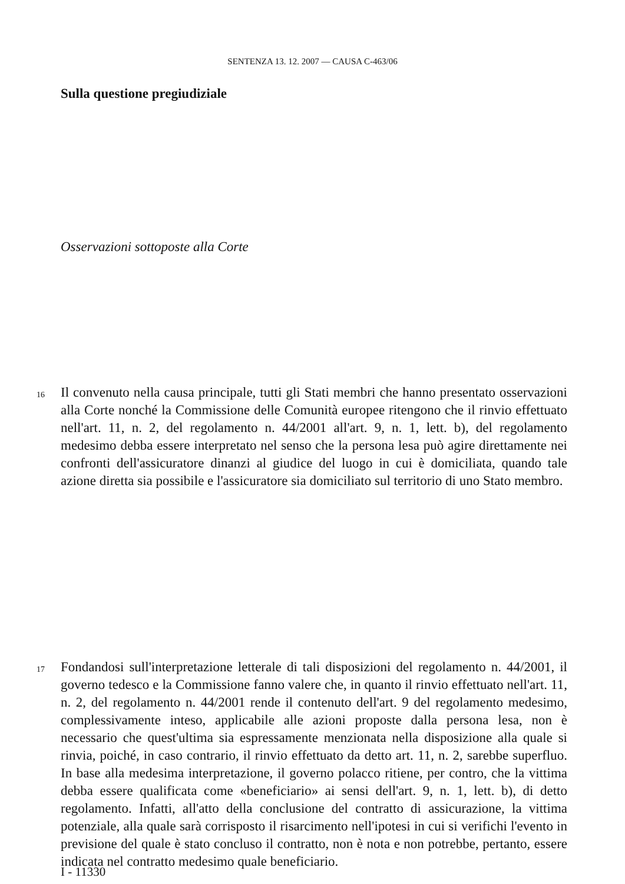SENTENZA 13. 12. 2007 — CAUSA C-463/06
Sulla questione pregiudiziale
Osservazioni sottoposte alla Corte
16 Il convenuto nella causa principale, tutti gli Stati membri che hanno presentato osservazioni alla Corte nonché la Commissione delle Comunità europee ritengono che il rinvio effettuato nell'art. 11, n. 2, del regolamento n. 44/2001 all'art. 9, n. 1, lett. b), del regolamento medesimo debba essere interpretato nel senso che la persona lesa può agire direttamente nei confronti dell'assicuratore dinanzi al giudice del luogo in cui è domiciliata, quando tale azione diretta sia possibile e l'assicuratore sia domiciliato sul territorio di uno Stato membro.
17 Fondandosi sull'interpretazione letterale di tali disposizioni del regolamento n. 44/2001, il governo tedesco e la Commissione fanno valere che, in quanto il rinvio effettuato nell'art. 11, n. 2, del regolamento n. 44/2001 rende il contenuto dell'art. 9 del regolamento medesimo, complessivamente inteso, applicabile alle azioni proposte dalla persona lesa, non è necessario che quest'ultima sia espressamente menzionata nella disposizione alla quale si rinvia, poiché, in caso contrario, il rinvio effettuato da detto art. 11, n. 2, sarebbe superfluo. In base alla medesima interpretazione, il governo polacco ritiene, per contro, che la vittima debba essere qualificata come «beneficiario» ai sensi dell'art. 9, n. 1, lett. b), di detto regolamento. Infatti, all'atto della conclusione del contratto di assicurazione, la vittima potenziale, alla quale sarà corrisposto il risarcimento nell'ipotesi in cui si verifichi l'evento in previsione del quale è stato concluso il contratto, non è nota e non potrebbe, pertanto, essere indicata nel contratto medesimo quale beneficiario.
I - 11330